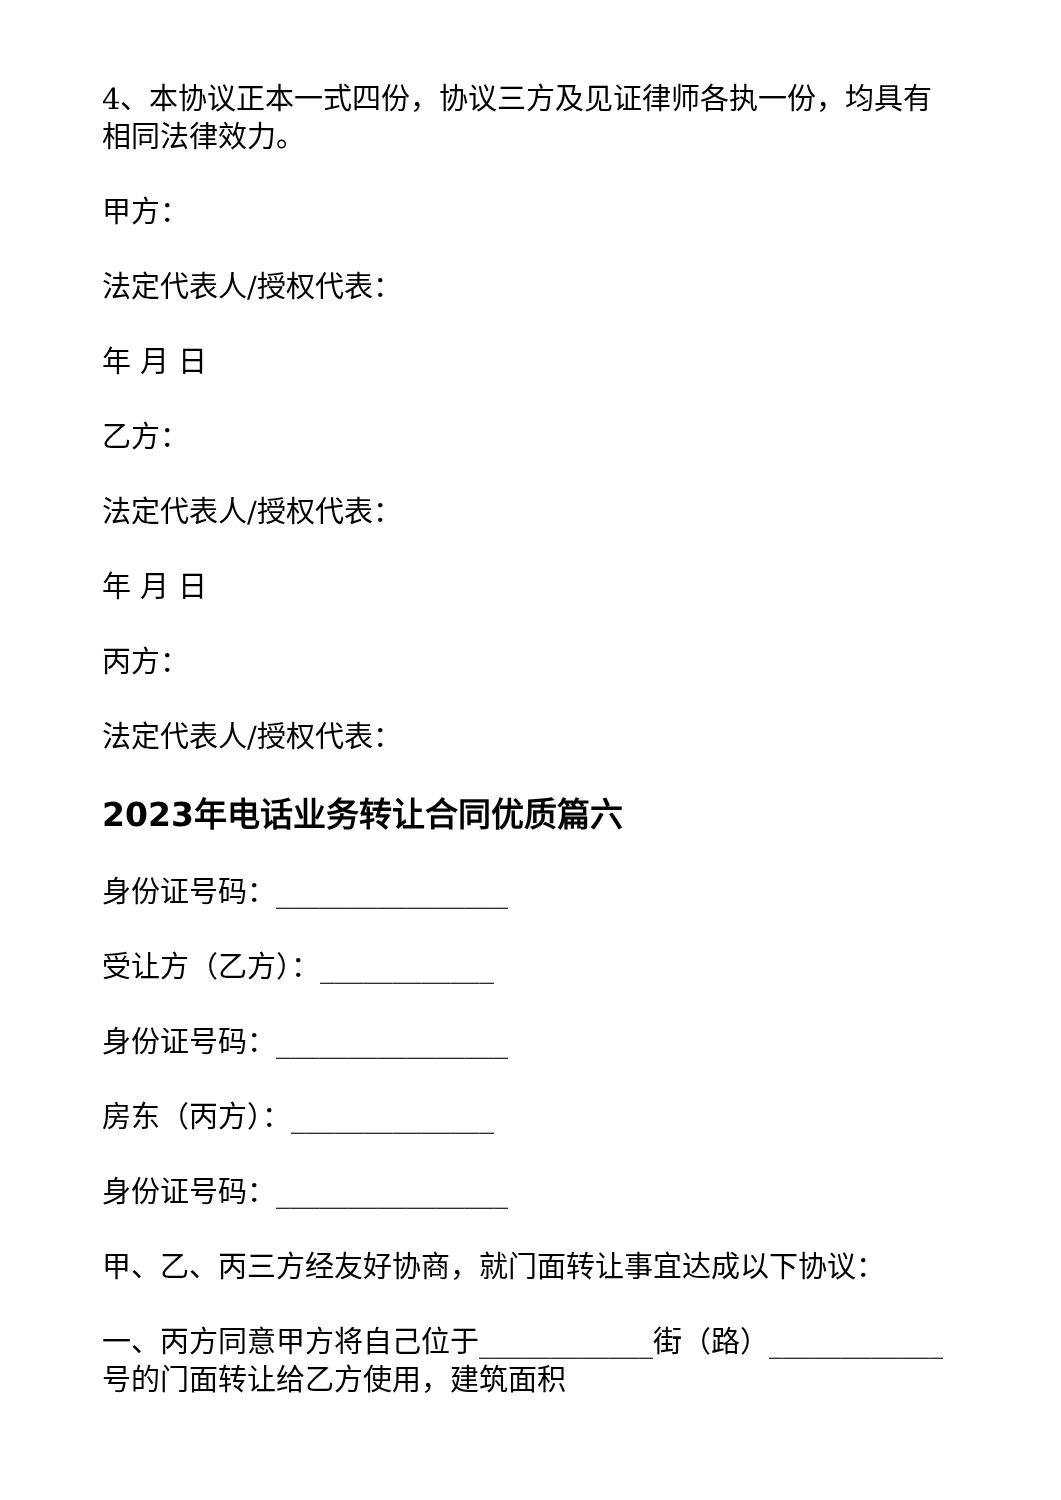4、本协议正本一式四份，协议三方及见证律师各执一份，均具有相同法律效力。
甲方：
法定代表人/授权代表：
年 月 日
乙方：
法定代表人/授权代表：
年 月 日
丙方：
法定代表人/授权代表：
2023年电话业务转让合同优质篇六
身份证号码：________________
受让方（乙方）：____________
身份证号码：________________
房东（丙方）：______________
身份证号码：________________
甲、乙、丙三方经友好协商，就门面转让事宜达成以下协议：
一、丙方同意甲方将自己位于____________街（路）____________号的门面转让给乙方使用，建筑面积